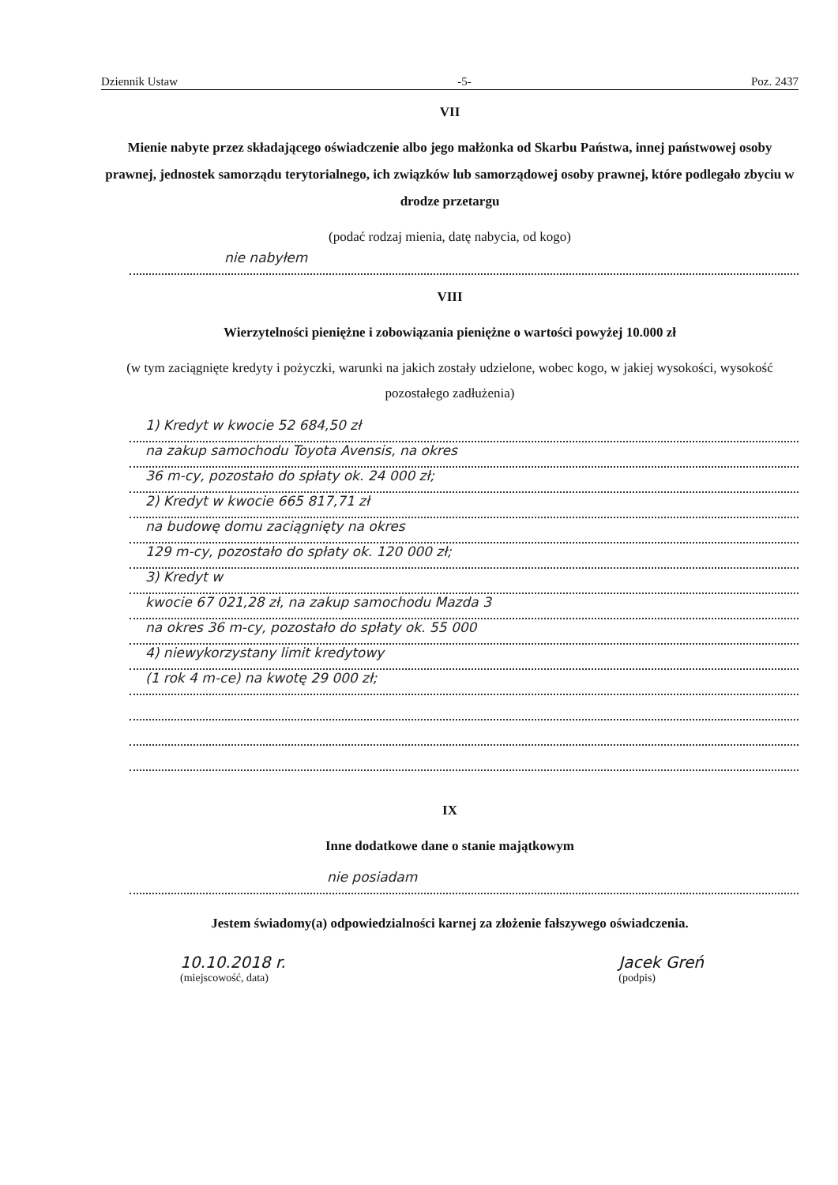Dziennik Ustaw -5- Poz. 2437
VII
Mienie nabyte przez składającego oświadczenie albo jego małżonka od Skarbu Państwa, innej państwowej osoby prawnej, jednostek samorządu terytorialnego, ich związków lub samorządowej osoby prawnej, które podlegało zbyciu w drodze przetargu
(podać rodzaj mienia, datę nabycia, od kogo)
nie nabyłem
VIII
Wierzytelności pieniężne i zobowiązania pieniężne o wartości powyżej 10.000 zł
(w tym zaciągnięte kredyty i pożyczki, warunki na jakich zostały udzielone, wobec kogo, w jakiej wysokości, wysokość pozostałego zadłużenia)
1) Kredyt w kwocie 52 684,50 zł
na zakup samochodu Toyota Avensis, na okres
36 m-cy, pozostało do spłaty ok. 24 000 zł;
2) Kredyt w kwocie 665 817,71 zł
na budowę domu zaciągnięty na okres
129 m-cy, pozostało do spłaty ok. 120 000 zł;
3) Kredyt w
kwocie 67 021,28 zł, na zakup samochodu Mazda 3
na okres 36 m-cy, pozostało do spłaty ok. 55 000
4) niewykorzystany limit kredytowy
(1 rok 4 m-ce) na kwotę 29 000 zł;
IX
Inne dodatkowe dane o stanie majątkowym
nie posiadam
Jestem świadomy(a) odpowiedzialności karnej za złożenie fałszywego oświadczenia.
10.10.2018 r.
(miejscowość, data)
Jacek Greń
(podpis)